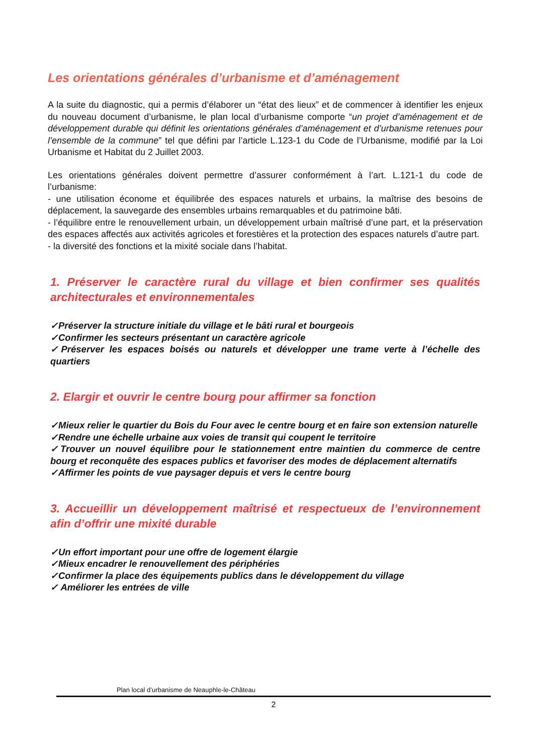Les orientations générales d’urbanisme et d’aménagement
A la suite du diagnostic, qui a permis d’élaborer un “état des lieux” et de commencer à identifier les enjeux du nouveau document d’urbanisme, le plan local d’urbanisme comporte “un projet d’aménagement et de développement durable qui définit les orientations générales d’aménagement et d’urbanisme retenues pour l’ensemble de la commune” tel que défini par l’article L.123-1 du Code de l’Urbanisme, modifié par la Loi Urbanisme et Habitat du 2 Juillet 2003.
Les orientations générales doivent permettre d’assurer conformément à l’art. L.121-1 du code de l’urbanisme:
- une utilisation économe et équilibrée des espaces naturels et urbains, la maîtrise des besoins de déplacement, la sauvegarde des ensembles urbains remarquables et du patrimoine bâti.
- l’équilibre entre le renouvellement urbain, un développement urbain maîtrisé d’une part, et la préservation des espaces affectés aux activités agricoles et forestières et la protection des espaces naturels d’autre part.
- la diversité des fonctions et la mixité sociale dans l’habitat.
1. Préserver le caractère rural du village et bien confirmer ses qualités architecturales et environnementales
✓Préserver la structure initiale du village et le bâti rural et bourgeois
✓Confirmer les secteurs présentant un caractère agricole
✓Préserver les espaces boisés ou naturels et développer une trame verte à l’échelle des quartiers
2. Elargir et ouvrir le centre bourg pour affirmer sa fonction
✓Mieux relier le quartier du Bois du Four avec le centre bourg et en faire son extension naturelle
✓Rendre une échelle urbaine aux voies de transit qui coupent le territoire
✓Trouver un nouvel équilibre pour le stationnement entre maintien du commerce de centre bourg et reconquête des espaces publics et favoriser des modes de déplacement alternatifs
✓Affirmer les points de vue paysager depuis et vers le centre bourg
3. Accueillir un développement maîtrisé et respectueux de l’environnement afin d’offrir une mixité durable
✓Un effort important pour une offre de logement élargie
✓Mieux encadrer le renouvellement des périphéries
✓Confirmer la place des équipements publics dans le développement du village
✓ Améliorer les entrées de ville
Plan local d’urbanisme de Neauphle-le-Château
2